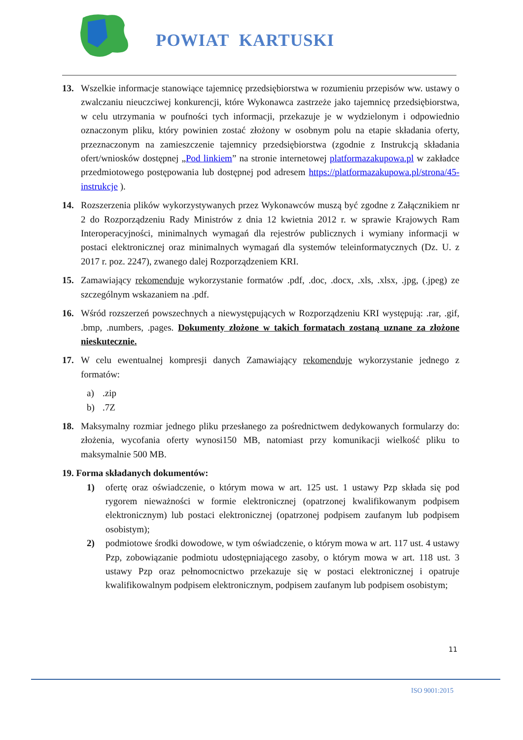POWIAT KARTUSKI
13. Wszelkie informacje stanowiące tajemnicę przedsiębiorstwa w rozumieniu przepisów ww. ustawy o zwalczaniu nieuczciwej konkurencji, które Wykonawca zastrzeże jako tajemnicę przedsiębiorstwa, w celu utrzymania w poufności tych informacji, przekazuje je w wydzielonym i odpowiednio oznaczonym pliku, który powinien zostać złożony w osobnym polu na etapie składania oferty, przeznaczonym na zamieszczenie tajemnicy przedsiębiorstwa (zgodnie z Instrukcją składania ofert/wniosków dostępnej „Pod linkiem” na stronie internetowej platformazakupowa.pl w zakładce przedmiotowego postępowania lub dostępnej pod adresem https://platformazakupowa.pl/strona/45-instrukcje ).
14. Rozszerzenia plików wykorzystywanych przez Wykonawców muszą być zgodne z Załącznikiem nr 2 do Rozporządzeniu Rady Ministrów z dnia 12 kwietnia 2012 r. w sprawie Krajowych Ram Interoperacyjności, minimalnych wymagań dla rejestrów publicznych i wymiany informacji w postaci elektronicznej oraz minimalnych wymagań dla systemów teleinformatycznych (Dz. U. z 2017 r. poz. 2247), zwanego dalej Rozporządzeniem KRI.
15. Zamawiający rekomenduje wykorzystanie formatów .pdf, .doc, .docx, .xls, .xlsx, .jpg, (.jpeg) ze szczególnym wskazaniem na .pdf.
16. Wśród rozszerzeń powszechnych a niewystępujących w Rozporządzeniu KRI występują: .rar, .gif, .bmp, .numbers, .pages. Dokumenty złożone w takich formatach zostaną uznane za złożone nieskutecznie.
17. W celu ewentualnej kompresji danych Zamawiający rekomenduje wykorzystanie jednego z formatów:
a) .zip
b) .7Z
18. Maksymalny rozmiar jednego pliku przesłanego za pośrednictwem dedykowanych formularzy do: złożenia, wycofania oferty wynosi150 MB, natomiast przy komunikacji wielkość pliku to maksymalnie 500 MB.
19. Forma składanych dokumentów:
1) ofertę oraz oświadczenie, o którym mowa w art. 125 ust. 1 ustawy Pzp składa się pod rygorem nieważności w formie elektronicznej (opatrzonej kwalifikowanym podpisem elektronicznym) lub postaci elektronicznej (opatrzonej podpisem zaufanym lub podpisem osobistym);
2) podmiotowe środki dowodowe, w tym oświadczenie, o którym mowa w art. 117 ust. 4 ustawy Pzp, zobowiązanie podmiotu udostępniającego zasoby, o którym mowa w art. 118 ust. 3 ustawy Pzp oraz pełnomocnictwo przekazuje się w postaci elektronicznej i opatruje kwalifikowalnym podpisem elektronicznym, podpisem zaufanym lub podpisem osobistym;
11
ISO 9001:2015